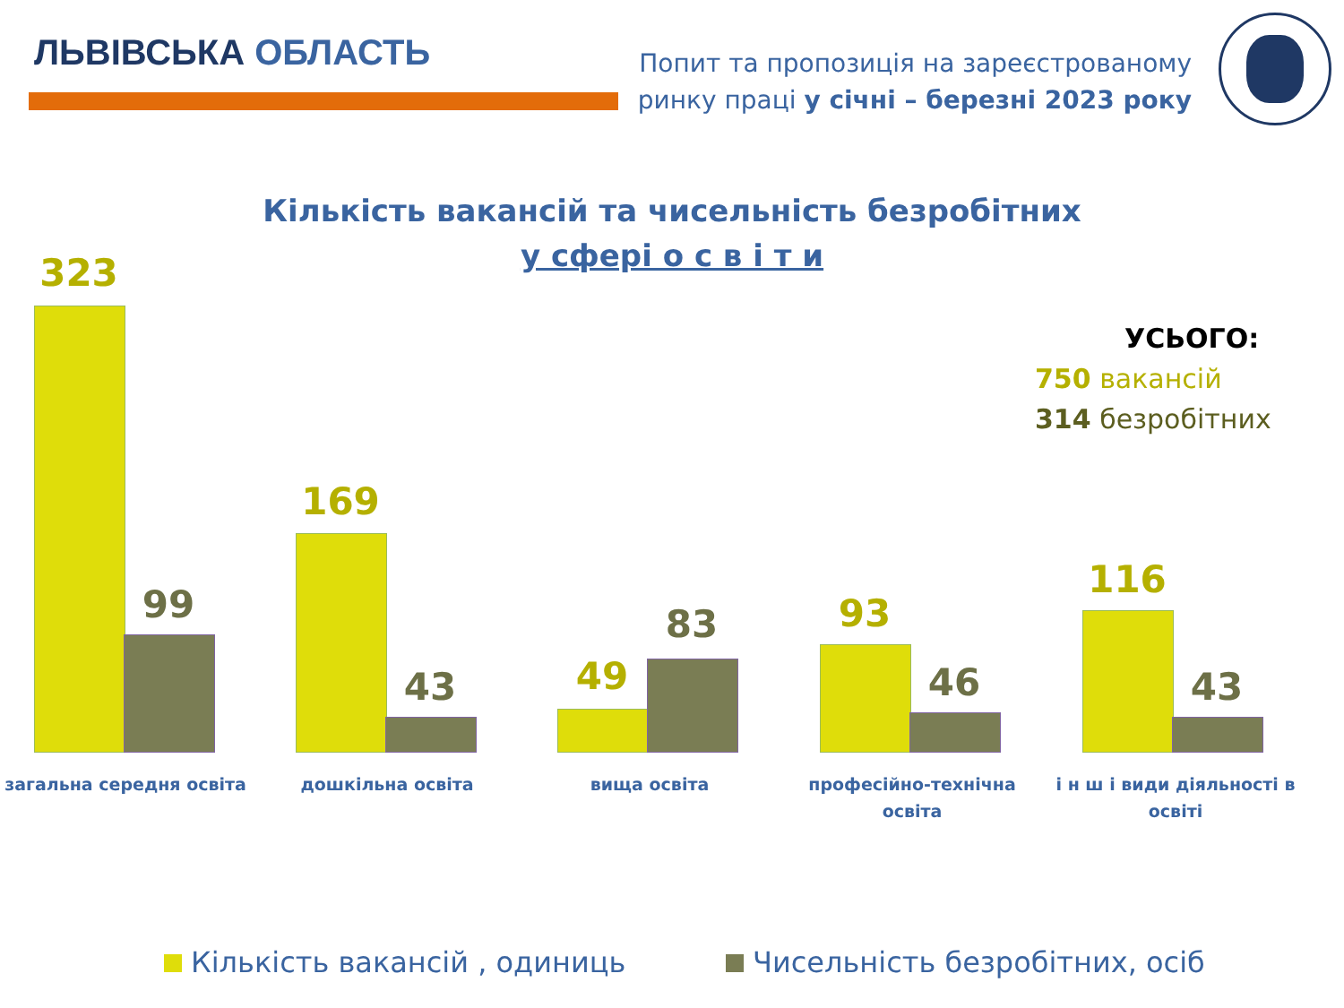ЛЬВІВСЬКА ОБЛАСТЬ
Попит та пропозиція на зареєстрованому
ринку праці у січні – березні 2023 року
Кількість вакансій та чисельність безробітних
у сфері о с в і т и
УСЬОГО:
750 вакансій
314 безробітних
323
99
169
43 49
83 93
46
116
43
загальна середня освіта дошкільна освіта вища освіта
професійно-технічна освіта
і н ш і види діяльності в освіті
Кількість вакансій , одиниць Чисельність безробітних, осіб